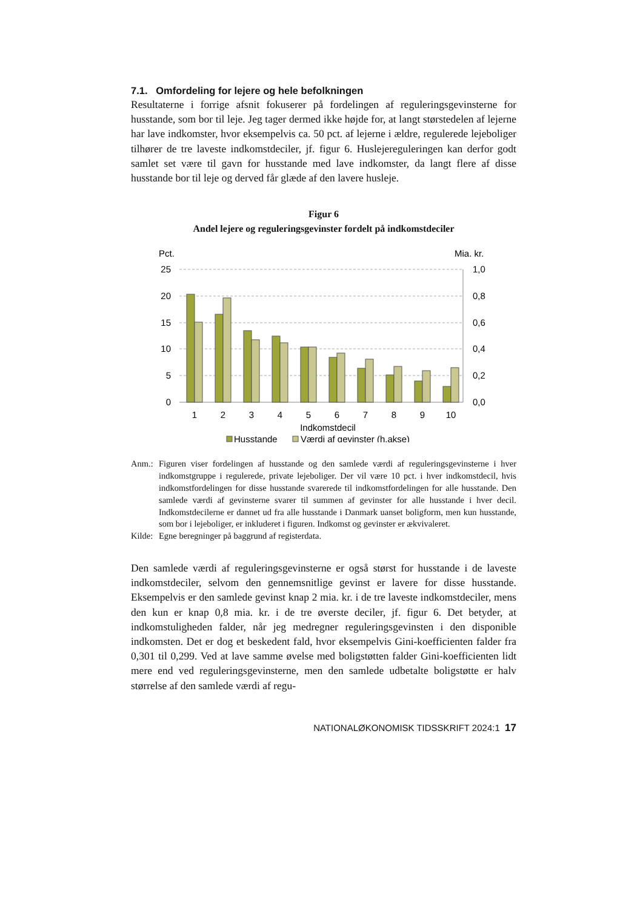7.1. Omfordeling for lejere og hele befolkningen
Resultaterne i forrige afsnit fokuserer på fordelingen af reguleringsgevinsterne for husstande, som bor til leje. Jeg tager dermed ikke højde for, at langt størstedelen af lejerne har lave indkomster, hvor eksempelvis ca. 50 pct. af lejerne i ældre, regulerede lejeboliger tilhører de tre laveste indkomstdeciler, jf. figur 6. Huslejereguleringen kan derfor godt samlet set være til gavn for husstande med lave indkomster, da langt flere af disse husstande bor til leje og derved får glæde af den lavere husleje.
Figur 6
Andel lejere og reguleringsgevinster fordelt på indkomstdeciler
Pct.
Mia. kr.
25
20
15
10
5
0
1,0
0,8
0,6
0,4
0,2
0,0
1
2
3
4
5
6
7
8
9
10
Indkomstdecil
Husstande
Værdi af gevinster (h.akse)
Anm.: Figuren viser fordelingen af husstande og den samlede værdi af reguleringsgevinsterne i hver indkomstgruppe i regulerede, private lejeboliger. Der vil være 10 pct. i hver indkomstdecil, hvis indkomstfordelingen for disse husstande svarerede til indkomstfordelingen for alle husstande. Den samlede værdi af gevinsterne svarer til summen af gevinster for alle husstande i hver decil. Indkomstdecilerne er dannet ud fra alle husstande i Danmark uanset boligform, men kun husstande, som bor i lejeboliger, er inkluderet i figuren. Indkomst og gevinster er ækvivaleret.
Kilde: Egne beregninger på baggrund af registerdata.
Den samlede værdi af reguleringsgevinsterne er også størst for husstande i de laveste indkomstdeciler, selvom den gennemsnitlige gevinst er lavere for disse husstande. Eksempelvis er den samlede gevinst knap 2 mia. kr. i de tre laveste indkomstdeciler, mens den kun er knap 0,8 mia. kr. i de tre øverste deciler, jf. figur 6. Det betyder, at indkomstuligheden falder, når jeg medregner reguleringsgevinsten i den disponible indkomsten. Det er dog et beskedent fald, hvor eksempelvis Gini-koefficienten falder fra 0,301 til 0,299. Ved at lave samme øvelse med boligstøtten falder Gini-koefficienten lidt mere end ved reguleringsgevinsterne, men den samlede udbetalte boligstøtte er halv størrelse af den samlede værdi af regu-
NATIONALØKONOMISK TIDSSKRIFT 2024:1 17